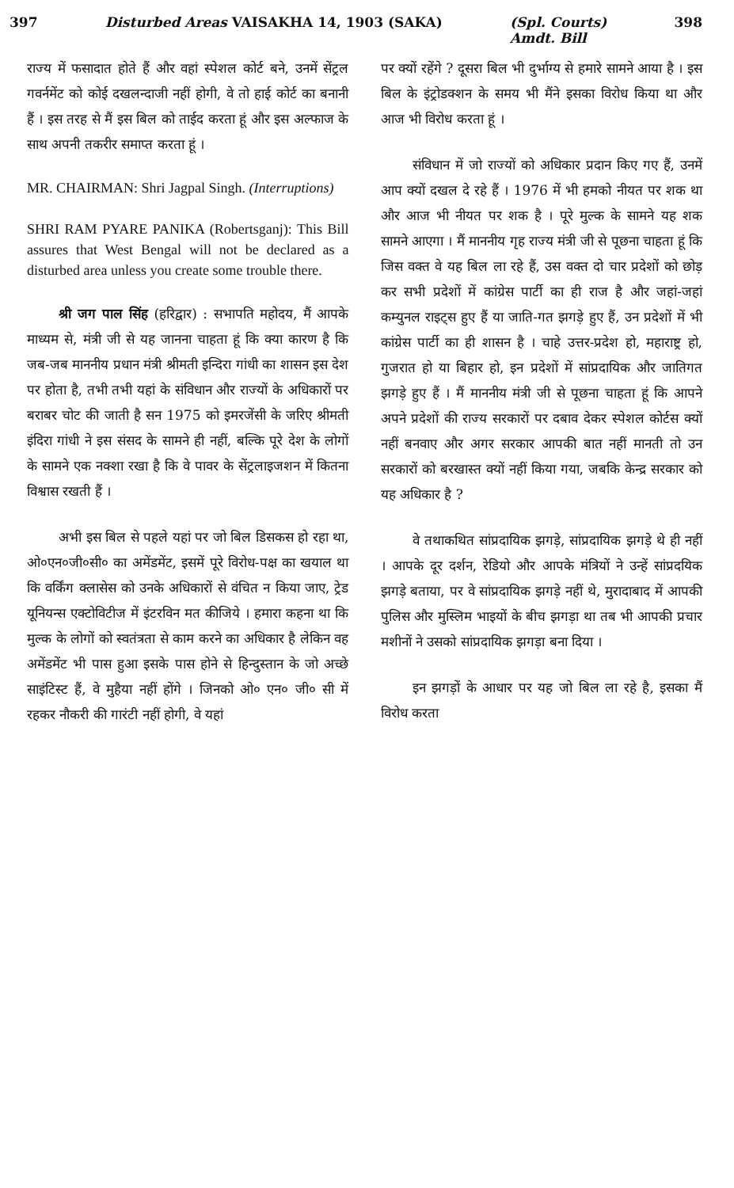397 Disturbed Areas VAISAKHA 14, 1903 (SAKA) (Spl. Courts)
Amdt. Bill 398
राज्य में फसादात होते हैं और वहां स्पेशल कोर्ट बने, उनमें सेंट्रल गवर्नमेंट को कोई दखलन्दाजी नहीं होगी, वे तो हाई कोर्ट का बनानी हैं । इस तरह से मैं इस बिल को ताईद करता हूं और इस अल्फाज के साथ अपनी तकरीर समाप्त करता हूं ।
MR. CHAIRMAN: Shri Jagpal Singh. (Interruptions)
SHRI RAM PYARE PANIKA (Robertsganj): This Bill assures that West Bengal will not be declared as a disturbed area unless you create some trouble there.
श्री जग पाल सिंह (हरिद्वार) : सभापति महोदय, मैं आपके माध्यम से, मंत्री जी से यह जानना चाहता हूं कि क्या कारण है कि जब-जब माननीय प्रधान मंत्री श्रीमती इन्दिरा गांधी का शासन इस देश पर होता है, तभी तभी यहां के संविधान और राज्यों के अधिकारों पर बराबर चोट की जाती है सन 1975 को इमरजेंसी के जरिए श्रीमती इंदिरा गांधी ने इस संसद के सामने ही नहीं, बल्कि पूरे देश के लोगों के सामने एक नक्शा रखा है कि वे पावर के सेंट्रलाइजशन में कितना विश्वास रखती हैं ।
अभी इस बिल से पहले यहां पर जो बिल डिसकस हो रहा था, ओ०एन०जी०सी० का अमेंडमेंट, इसमें पूरे विरोध-पक्ष का खयाल था कि वर्किंग क्लासेस को उनके अधिकारों से वंचित न किया जाए, ट्रेड यूनियन्स एक्टोविटीज में इंटरविन मत कीजिये । हमारा कहना था कि मुल्क के लोगों को स्वतंत्रता से काम करने का अधिकार है लेकिन वह अमेंडमेंट भी पास हुआ इसके पास होने से हिन्दुस्तान के जो अच्छे साइंटिस्ट हैं, वे मुहैया नहीं होंगे । जिनको ओ० एन० जी० सी में रहकर नौकरी की गारंटी नहीं होगी, वे यहां
पर क्यों रहेंगे ? दूसरा बिल भी दुर्भाग्य से हमारे सामने आया है । इस बिल के इंट्रोडक्शन के समय भी मैंने इसका विरोध किया था और आज भी विरोध करता हूं ।
संविधान में जो राज्यों को अधिकार प्रदान किए गए हैं, उनमें आप क्यों दखल दे रहे हैं । 1976 में भी हमको नीयत पर शक था और आज भी नीयत पर शक है । पूरे मुल्क के सामने यह शक सामने आएगा । मैं माननीय गृह राज्य मंत्री जी से पूछना चाहता हूं कि जिस वक्त वे यह बिल ला रहे हैं, उस वक्त दो चार प्रदेशों को छोड़ कर सभी प्रदेशों में कांग्रेस पार्टी का ही राज है और जहां-जहां कम्युनल राइट्स हुए हैं या जाति-गत झगड़े हुए हैं, उन प्रदेशों में भी कांग्रेस पार्टी का ही शासन है । चाहे उत्तर-प्रदेश हो, महाराष्ट्र हो, गुजरात हो या बिहार हो, इन प्रदेशों में सांप्रदायिक और जातिगत झगड़े हुए हैं । मैं माननीय मंत्री जी से पूछना चाहता हूं कि आपने अपने प्रदेशों की राज्य सरकारों पर दबाव देकर स्पेशल कोर्टस क्यों नहीं बनवाए और अगर सरकार आपकी बात नहीं मानती तो उन सरकारों को बरखास्त क्यों नहीं किया गया, जबकि केन्द्र सरकार को यह अधिकार है ?
वे तथाकथित सांप्रदायिक झगड़े, सांप्रदायिक झगड़े थे ही नहीं । आपके दूर दर्शन, रेडियो और आपके मंत्रियों ने उन्हें सांप्रदयिक झगड़े बताया, पर वे सांप्रदायिक झगड़े नहीं थे, मुरादाबाद में आपकी पुलिस और मुस्लिम भाइयों के बीच झगड़ा था तब भी आपकी प्रचार मशीनों ने उसको सांप्रदायिक झगड़ा बना दिया ।
इन झगड़ों के आधार पर यह जो बिल ला रहे है, इसका मैं विरोध करता